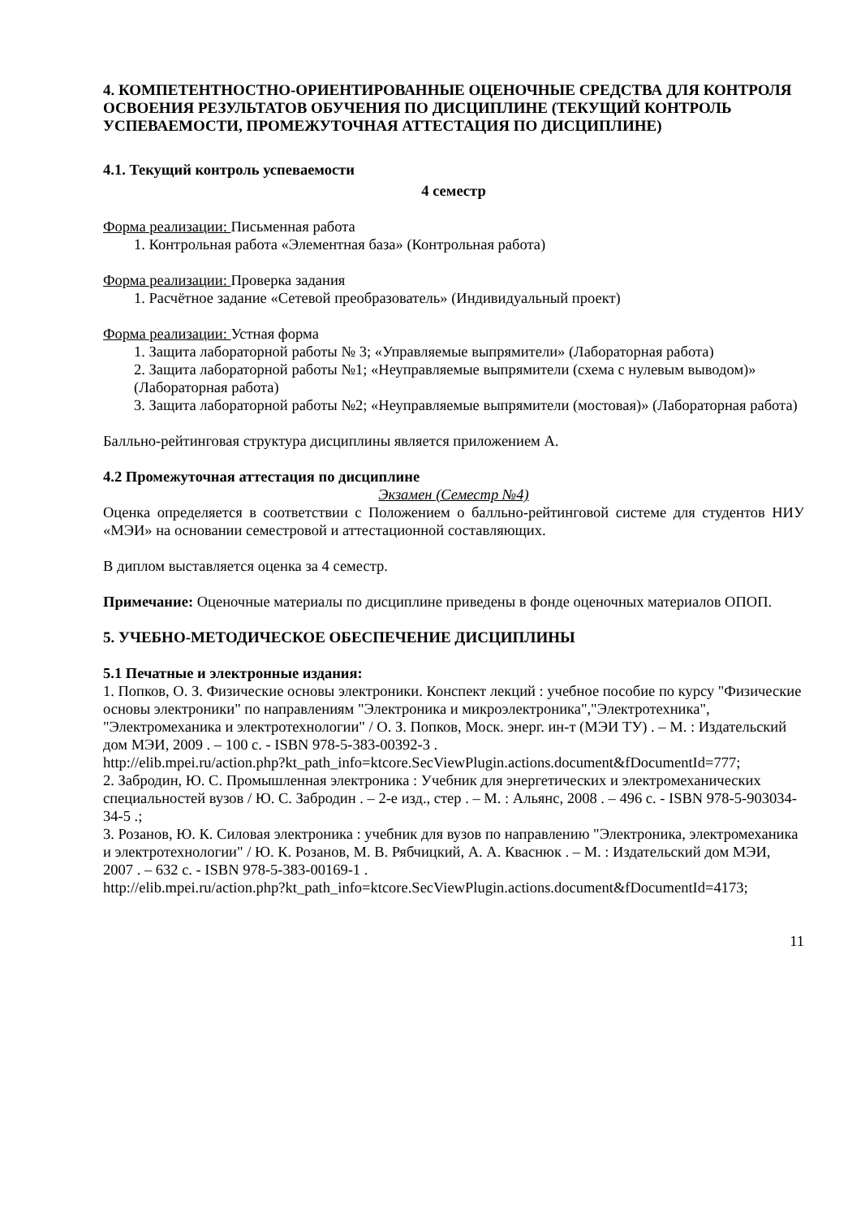4. КОМПЕТЕНТНОСТНО-ОРИЕНТИРОВАННЫЕ ОЦЕНОЧНЫЕ СРЕДСТВА ДЛЯ КОНТРОЛЯ ОСВОЕНИЯ РЕЗУЛЬТАТОВ ОБУЧЕНИЯ ПО ДИСЦИПЛИНЕ (ТЕКУЩИЙ КОНТРОЛЬ УСПЕВАЕМОСТИ, ПРОМЕЖУТОЧНАЯ АТТЕСТАЦИЯ ПО ДИСЦИПЛИНЕ)
4.1. Текущий контроль успеваемости
4 семестр
Форма реализации: Письменная работа
1. Контрольная работа «Элементная база» (Контрольная работа)
Форма реализации: Проверка задания
1. Расчётное задание «Сетевой преобразователь» (Индивидуальный проект)
Форма реализации: Устная форма
1. Защита лабораторной работы № 3; «Управляемые выпрямители» (Лабораторная работа)
2. Защита лабораторной работы №1; «Неуправляемые выпрямители (схема с нулевым выводом)» (Лабораторная работа)
3. Защита лабораторной работы №2; «Неуправляемые выпрямители (мостовая)» (Лабораторная работа)
Балльно-рейтинговая структура дисциплины является приложением А.
4.2 Промежуточная аттестация по дисциплине
Экзамен (Семестр №4)
Оценка определяется в соответствии с Положением о балльно-рейтинговой системе для студентов НИУ «МЭИ» на основании семестровой и аттестационной составляющих.
В диплом выставляется оценка за 4 семестр.
Примечание: Оценочные материалы по дисциплине приведены в фонде оценочных материалов ОПОП.
5. УЧЕБНО-МЕТОДИЧЕСКОЕ ОБЕСПЕЧЕНИЕ ДИСЦИПЛИНЫ
5.1 Печатные и электронные издания:
1. Попков, О. З. Физические основы электроники. Конспект лекций : учебное пособие по курсу "Физические основы электроники" по направлениям "Электроника и микроэлектроника","Электротехника", "Электромеханика и электротехнологии" / О. З. Попков, Моск. энерг. ин-т (МЭИ ТУ) . – М. : Издательский дом МЭИ, 2009 . – 100 с. - ISBN 978-5-383-00392-3 .
http://elib.mpei.ru/action.php?kt_path_info=ktcore.SecViewPlugin.actions.document&fDocumentId=777;
2. Забродин, Ю. С. Промышленная электроника : Учебник для энергетических и электромеханических специальностей вузов / Ю. С. Забродин . – 2-е изд., стер . – М. : Альянс, 2008 . – 496 с. - ISBN 978-5-903034-34-5 .;
3. Розанов, Ю. К. Силовая электроника : учебник для вузов по направлению "Электроника, электромеханика и электротехнологии" / Ю. К. Розанов, М. В. Рябчицкий, А. А. Кваснюк . – М. : Издательский дом МЭИ, 2007 . – 632 с. - ISBN 978-5-383-00169-1 .
http://elib.mpei.ru/action.php?kt_path_info=ktcore.SecViewPlugin.actions.document&fDocumentId=4173;
11